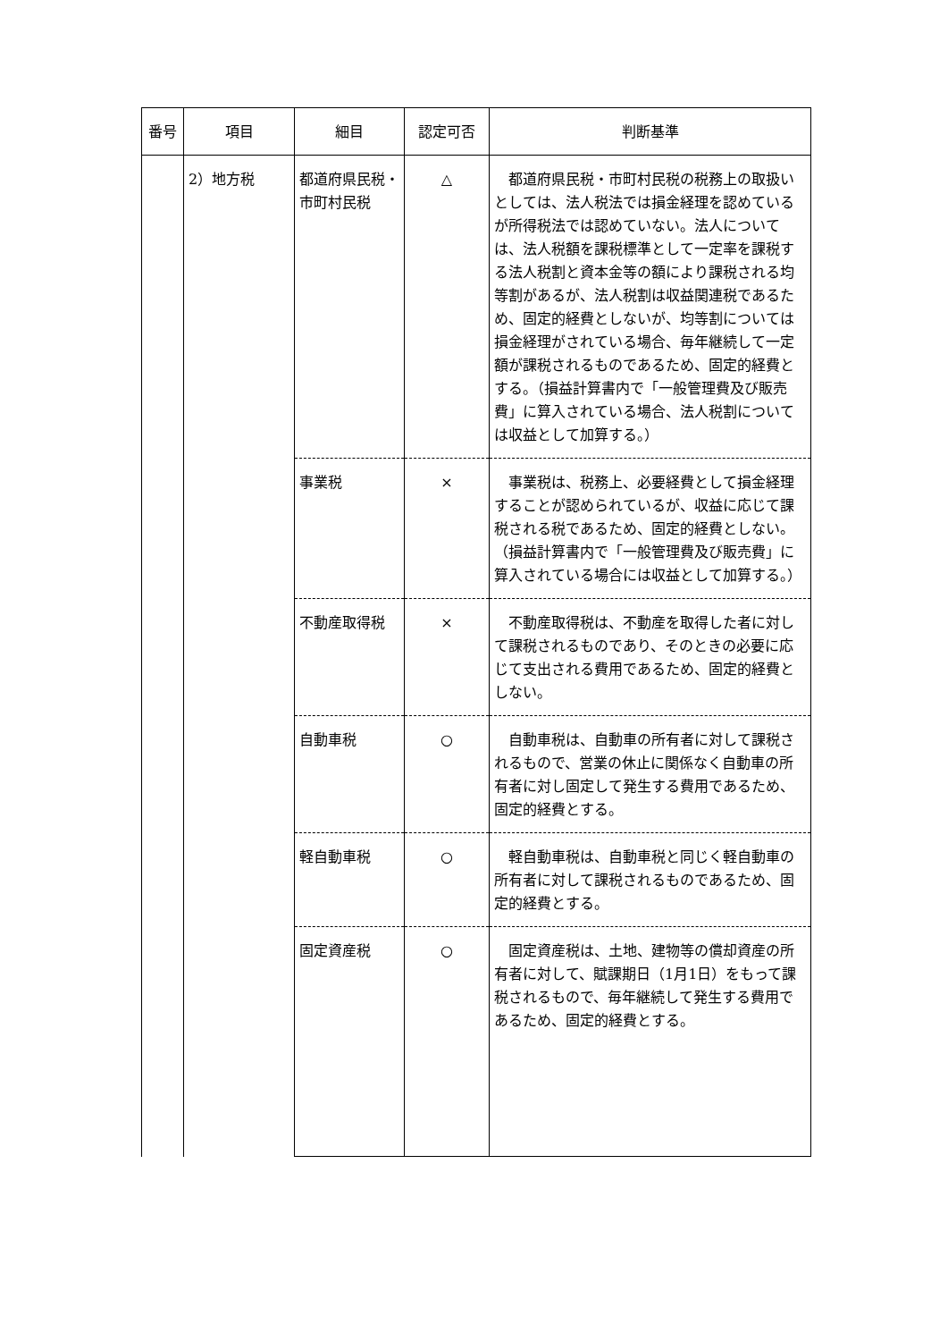| 番号 | 項目 | 細目 | 認定可否 | 判断基準 |
| --- | --- | --- | --- | --- |
| | 2）地方税 | 都道府県民税・市町村民税 | △ | 都道府県民税・市町村民税の税務上の取扱いとしては、法人税法では損金経理を認めているが所得税法では認めていない。法人については、法人税額を課税標準として一定率を課税する法人税割と資本金等の額により課税される均等割があるが、法人税割は収益関連税であるため、固定的経費としないが、均等割については損金経理がされている場合、毎年継続して一定額が課税されるものであるため、固定的経費とする。（損益計算書内で「一般管理費及び販売費」に算入されている場合、法人税割については収益として加算する。） |
| | | 事業税 | × | 事業税は、税務上、必要経費として損金経理することが認められているが、収益に応じて課税される税であるため、固定的経費としない。（損益計算書内で「一般管理費及び販売費」に算入されている場合には収益として加算する。） |
| | | 不動産取得税 | × | 不動産取得税は、不動産を取得した者に対して課税されるものであり、そのときの必要に応じて支出される費用であるため、固定的経費としない。 |
| | | 自動車税 | ○ | 自動車税は、自動車の所有者に対して課税されるもので、営業の休止に関係なく自動車の所有者に対し固定して発生する費用であるため、固定的経費とする。 |
| | | 軽自動車税 | ○ | 軽自動車税は、自動車税と同じく軽自動車の所有者に対して課税されるものであるため、固定的経費とする。 |
| | | 固定資産税 | ○ | 固定資産税は、土地、建物等の償却資産の所有者に対して、賦課期日（1月1日）をもって課税されるもので、毎年継続して発生する費用であるため、固定的経費とする。 |